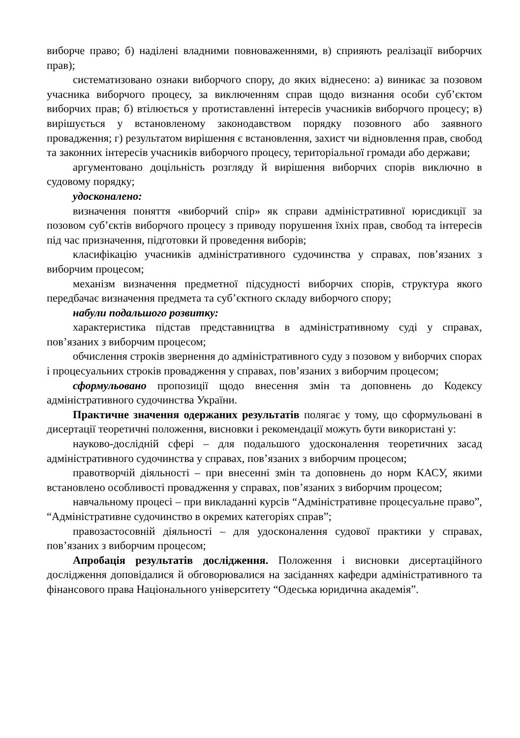виборче право; б) наділені владними повноваженнями, в) сприяють реалізації виборчих прав);
систематизовано ознаки виборчого спору, до яких віднесено: а) виникає за позовом учасника виборчого процесу, за виключенням справ щодо визнання особи суб’єктом виборчих прав; б) втілюється у протиставленні інтересів учасників виборчого процесу; в) вирішується у встановленому законодавством порядку позовного або заявного провадження; г) результатом вирішення є встановлення, захист чи відновлення прав, свобод та законних інтересів учасників виборчого процесу, територіальної громади або держави;
аргументовано доцільність розгляду й вирішення виборчих спорів виключно в судовому порядку;
удосконалено:
визначення поняття «виборчий спір» як справи адміністративної юрисдикції за позовом суб’єктів виборчого процесу з приводу порушення їхніх прав, свобод та інтересів під час призначення, підготовки й проведення виборів;
класифікацію учасників адміністративного судочинства у справах, пов’язаних з виборчим процесом;
механізм визначення предметної підсудності виборчих спорів, структура якого передбачає визначення предмета та суб’єктного складу виборчого спору;
набули подальшого розвитку:
характеристика підстав представництва в адміністративному суді у справах, пов’язаних з виборчим процесом;
обчислення строків звернення до адміністративного суду з позовом у виборчих спорах і процесуальних строків провадження у справах, пов’язаних з виборчим процесом;
сформульовано пропозиції щодо внесення змін та доповнень до Кодексу адміністративного судочинства України.
Практичне значення одержаних результатів полягає у тому, що сформульовані в дисертації теоретичні положення, висновки і рекомендації можуть бути використані у:
науково-дослідній сфері – для подальшого удосконалення теоретичних засад адміністративного судочинства у справах, пов’язаних з виборчим процесом;
правотворчій діяльності – при внесенні змін та доповнень до норм КАСУ, якими встановлено особливості провадження у справах, пов’язаних з виборчим процесом;
навчальному процесі – при викладанні курсів “Адміністративне процесуальне право”, “Адміністративне судочинство в окремих категоріях справ”;
правозастосовній діяльності – для удосконалення судової практики у справах, пов’язаних з виборчим процесом;
Апробація результатів дослідження. Положення і висновки дисертаційного дослідження доповідалися й обговорювалися на засіданнях кафедри адміністративного та фінансового права Національного університету “Одеська юридична академія”.